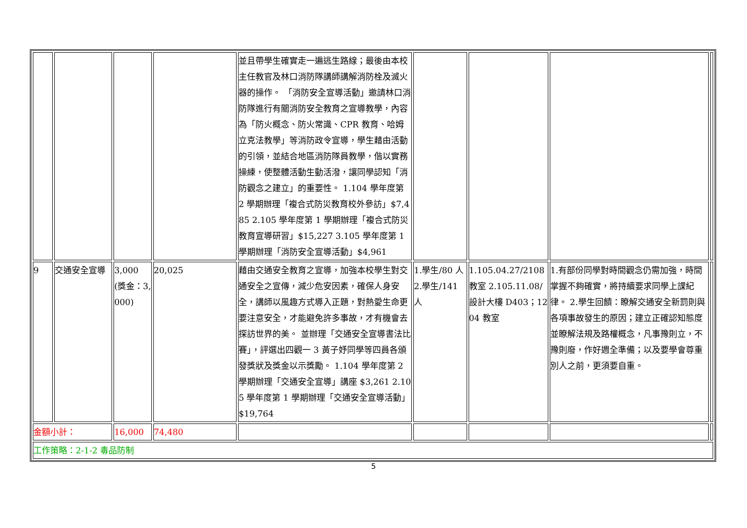| | | | | 並且帶學生確實走一遍逃生路線；最後由本校主任教官及林口消防隊講師講解消防栓及滅火器的操作。 「消防安全宣導活動」邀請林口消防隊進行有關消防安全教育之宣導教學，內容為「防火概念、防火常識、CPR 教育、哈姆立克法教學」等消防政令宣導，學生藉由活動的引領，並結合地區消防隊員教學，偕以實務操練，使整體活動生動活潑，讓同學認知「消防觀念之建立」的重要性。 1.104 學年度第 2 學期辦理「複合式防災教育校外參訪」$7,485 2.105 學年度第 1 學期辦理「複合式防災教育宣導研習」$15,227 3.105 學年度第 1 學期辦理「消防安全宣導活動」$4,961 | | | | |
| 9 | 交通安全宣導 | 3,000 (獎金：3,000) | 20,025 | 藉由交通安全教育之宣導，加強本校學生對交通安全之宣傳，減少危安因素，確保人身安全，講師以風趣方式導入正題，對熱愛生命更要注意安全，才能避免許多事故，才有機會去探訪世界的美。 並辦理「交通安全宣導書法比賽」，評選出四觀一 3 黃子妤同學等四員各頒發獎狀及獎金以示獎勵。 1.104 學年度第 2 學期辦理「交通安全宣導」講座 $3,261 2.105 學年度第 1 學期辦理「交通安全宣導活動」$19,764 | 1.學生/80 人 2.學生/141 人 | 1.105.04.27/2108 教室 2.105.11.08/ 設計大樓 D403；1204 教室 | 1.有部份同學對時間觀念仍需加強，時間掌握不夠確實，將持續要求同學上課紀律。 2.學生回饋：瞭解交通安全新罰則與各項事故發生的原因；建立正確認知態度並瞭解法規及路權概念，凡事豫則立，不豫則廢，作好週全準備；以及要學會尊重別人之前，更須要自重。 | |
| 金額小計： | | 16,000 | 74,480 | | | | | |
| 工作策略：2-1-2 毒品防制 | | | | | | | | |
5